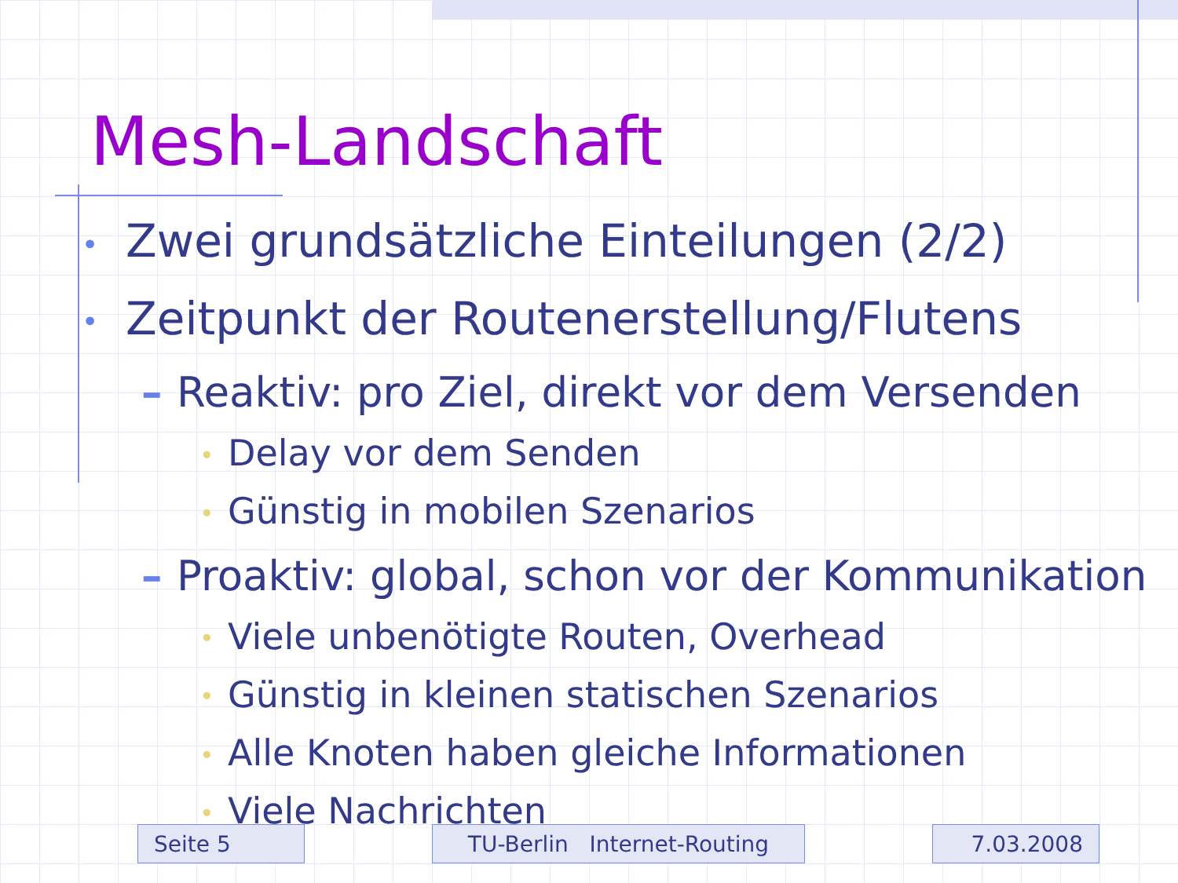Mesh-Landschaft
• Zwei grundsätzliche Einteilungen (2/2)
• Zeitpunkt der Routenerstellung/Flutens
– Reaktiv: pro Ziel, direkt vor dem Versenden
• Delay vor dem Senden
• Günstig in mobilen Szenarios
– Proaktiv: global, schon vor der Kommunikation
• Viele unbenötigte Routen, Overhead
• Günstig in kleinen statischen Szenarios
• Alle Knoten haben gleiche Informationen
• Viele Nachrichten
Seite 5 TU-Berlin Internet-Routing 7.03.2008